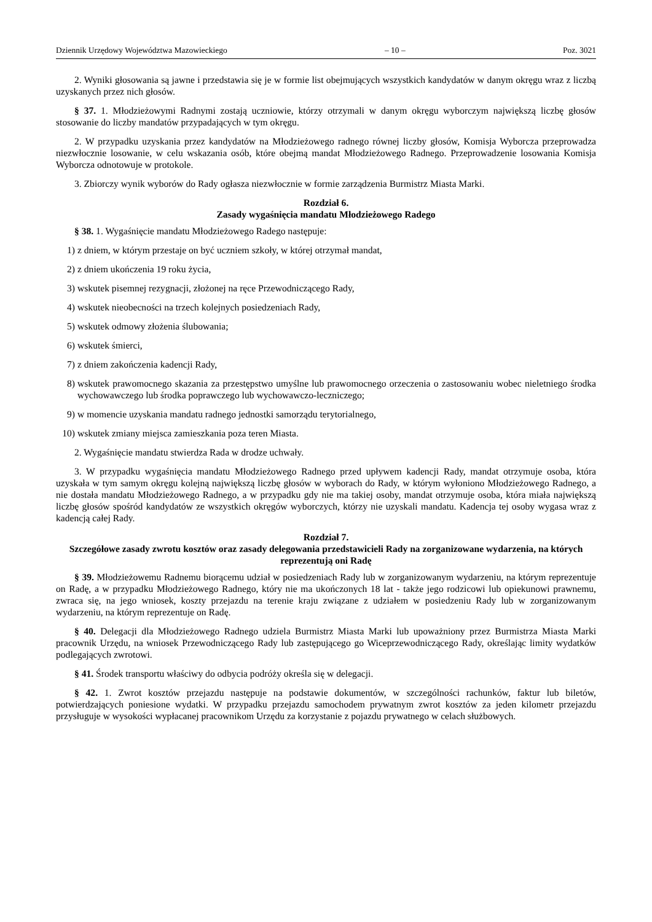Dziennik Urzędowy Województwa Mazowieckiego – 10 – Poz. 3021
2. Wyniki głosowania są jawne i przedstawia się je w formie list obejmujących wszystkich kandydatów w danym okręgu wraz z liczbą uzyskanych przez nich głosów.
§ 37. 1. Młodzieżowymi Radnymi zostają uczniowie, którzy otrzymali w danym okręgu wyborczym największą liczbę głosów stosowanie do liczby mandatów przypadających w tym okręgu.
2. W przypadku uzyskania przez kandydatów na Młodzieżowego radnego równej liczby głosów, Komisja Wyborcza przeprowadza niezwłocznie losowanie, w celu wskazania osób, które obejmą mandat Młodzieżowego Radnego. Przeprowadzenie losowania Komisja Wyborcza odnotowuje w protokole.
3. Zbiorczy wynik wyborów do Rady ogłasza niezwłocznie w formie zarządzenia Burmistrz Miasta Marki.
Rozdział 6.
Zasady wygaśnięcia mandatu Młodzieżowego Radego
§ 38. 1. Wygaśnięcie mandatu Młodzieżowego Radego następuje:
1) z dniem, w którym przestaje on być uczniem szkoły, w której otrzymał mandat,
2) z dniem ukończenia 19 roku życia,
3) wskutek pisemnej rezygnacji, złożonej na ręce Przewodniczącego Rady,
4) wskutek nieobecności na trzech kolejnych posiedzeniach Rady,
5) wskutek odmowy złożenia ślubowania;
6) wskutek śmierci,
7) z dniem zakończenia kadencji Rady,
8) wskutek prawomocnego skazania za przestępstwo umyślne lub prawomocnego orzeczenia o zastosowaniu wobec nieletniego środka wychowawczego lub środka poprawczego lub wychowawczo-leczniczego;
9) w momencie uzyskania mandatu radnego jednostki samorządu terytorialnego,
10) wskutek zmiany miejsca zamieszkania poza teren Miasta.
2. Wygaśnięcie mandatu stwierdza Rada w drodze uchwały.
3. W przypadku wygaśnięcia mandatu Młodzieżowego Radnego przed upływem kadencji Rady, mandat otrzymuje osoba, która uzyskała w tym samym okręgu kolejną największą liczbę głosów w wyborach do Rady, w którym wyłoniono Młodzieżowego Radnego, a nie dostała mandatu Młodzieżowego Radnego, a w przypadku gdy nie ma takiej osoby, mandat otrzymuje osoba, która miała największą liczbę głosów spośród kandydatów ze wszystkich okręgów wyborczych, którzy nie uzyskali mandatu. Kadencja tej osoby wygasa wraz z kadencją całej Rady.
Rozdział 7.
Szczegółowe zasady zwrotu kosztów oraz zasady delegowania przedstawicieli Rady na zorganizowane wydarzenia, na których reprezentują oni Radę
§ 39. Młodzieżowemu Radnemu biorącemu udział w posiedzeniach Rady lub w zorganizowanym wydarzeniu, na którym reprezentuje on Radę, a w przypadku Młodzieżowego Radnego, który nie ma ukończonych 18 lat - także jego rodzicowi lub opiekunowi prawnemu, zwraca się, na jego wniosek, koszty przejazdu na terenie kraju związane z udziałem w posiedzeniu Rady lub w zorganizowanym wydarzeniu, na którym reprezentuje on Radę.
§ 40. Delegacji dla Młodzieżowego Radnego udziela Burmistrz Miasta Marki lub upoważniony przez Burmistrza Miasta Marki pracownik Urzędu, na wniosek Przewodniczącego Rady lub zastępującego go Wiceprzewodniczącego Rady, określając limity wydatków podlegających zwrotowi.
§ 41. Środek transportu właściwy do odbycia podróży określa się w delegacji.
§ 42. 1. Zwrot kosztów przejazdu następuje na podstawie dokumentów, w szczególności rachunków, faktur lub biletów, potwierdzających poniesione wydatki. W przypadku przejazdu samochodem prywatnym zwrot kosztów za jeden kilometr przejazdu przysługuje w wysokości wypłacanej pracownikom Urzędu za korzystanie z pojazdu prywatnego w celach służbowych.